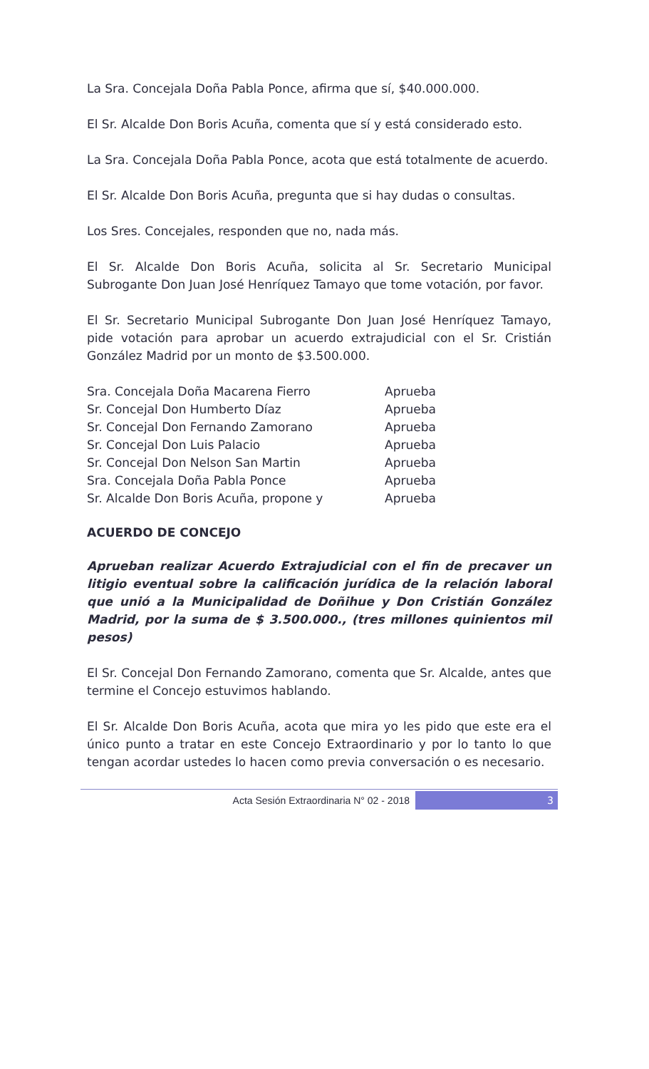La Sra. Concejala Doña Pabla Ponce, afirma que sí, $40.000.000.
El Sr. Alcalde Don Boris Acuña, comenta que sí y está considerado esto.
La Sra. Concejala Doña Pabla Ponce, acota que está totalmente de acuerdo.
El Sr. Alcalde Don Boris Acuña, pregunta que si hay dudas o consultas.
Los Sres. Concejales, responden que no, nada más.
El Sr. Alcalde Don Boris Acuña, solicita al Sr. Secretario Municipal Subrogante Don Juan José Henríquez Tamayo que tome votación, por favor.
El Sr. Secretario Municipal Subrogante Don Juan José Henríquez Tamayo, pide votación para aprobar un acuerdo extrajudicial con el Sr. Cristián González Madrid por un monto de $3.500.000.
| Sra. Concejala Doña Macarena Fierro | Aprueba |
| Sr. Concejal Don Humberto Díaz | Aprueba |
| Sr. Concejal Don Fernando Zamorano | Aprueba |
| Sr. Concejal Don Luis Palacio | Aprueba |
| Sr. Concejal Don Nelson San Martin | Aprueba |
| Sra. Concejala Doña Pabla Ponce | Aprueba |
| Sr. Alcalde Don Boris Acuña, propone y | Aprueba |
ACUERDO DE CONCEJO
Aprueban realizar Acuerdo Extrajudicial con el fin de precaver un litigio eventual sobre la calificación jurídica de la relación laboral que unió a la Municipalidad de Doñihue y Don Cristián González Madrid, por la suma de $ 3.500.000., (tres millones quinientos mil pesos)
El Sr. Concejal Don Fernando Zamorano, comenta que Sr. Alcalde, antes que termine el Concejo estuvimos hablando.
El Sr. Alcalde Don Boris Acuña, acota que mira yo les pido que este era el único punto a tratar en este Concejo Extraordinario y por lo tanto lo que tengan acordar ustedes lo hacen como previa conversación o es necesario.
Acta Sesión Extraordinaria N° 02 - 2018
3